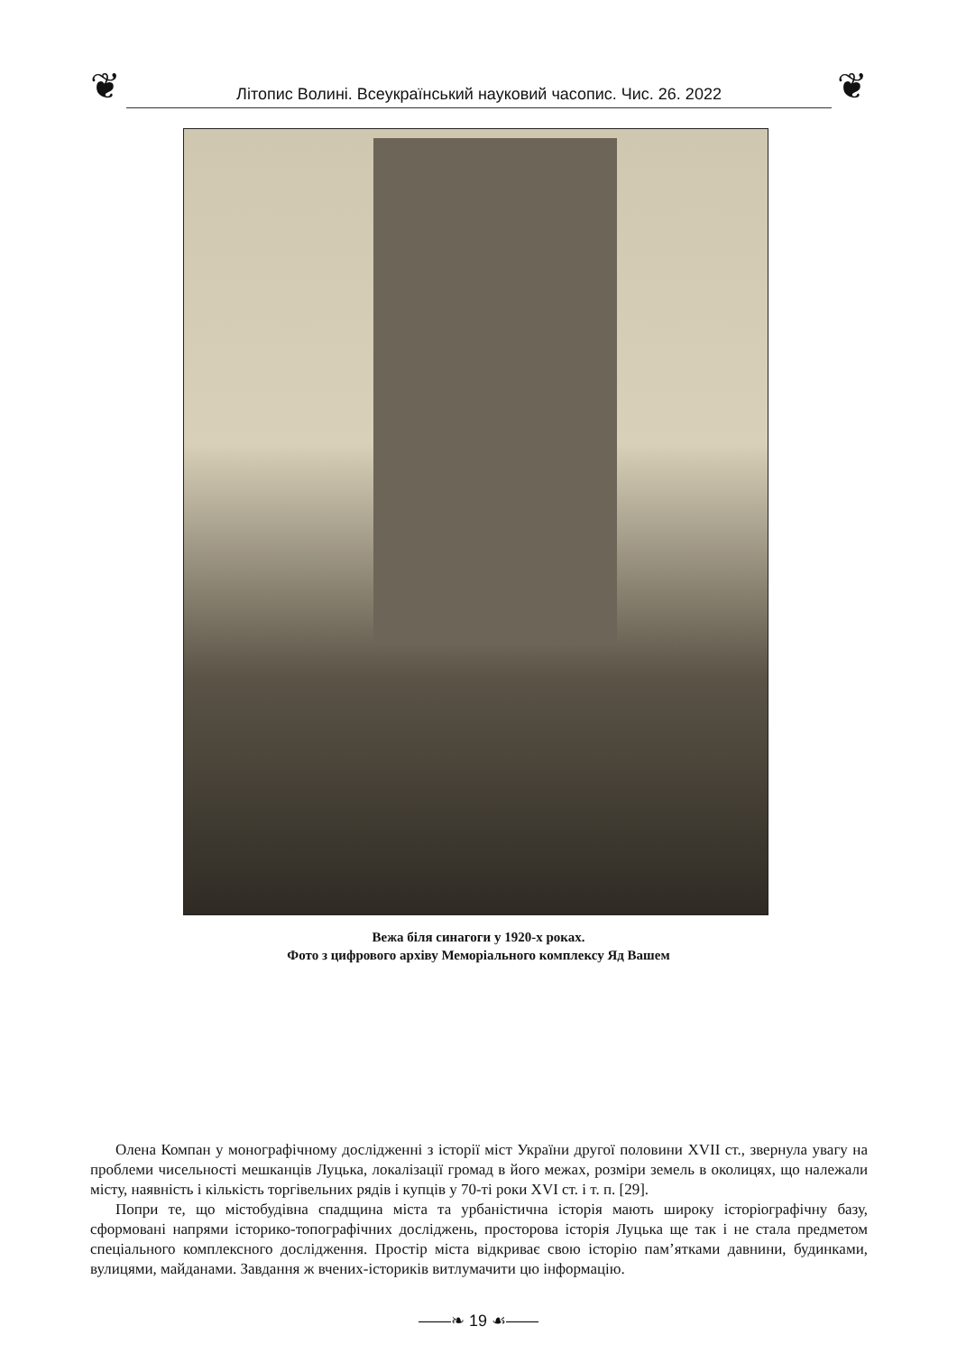❦
Літопис Волині. Всеукраїнський науковий часопис. Чис. 26. 2022
❦
Вежа біля синагоги у 1920-х роках.
Фото з цифрового архіву Меморіального комплексу Яд Вашем
Олена Компан у монографічному дослідженні з історії міст України другої половини XVII ст., звернула увагу на проблеми чисельності мешканців Луцька, локалізації громад в його межах, розміри земель в околицях, що належали місту, наявність і кількість торгівельних рядів і купців у 70-ті роки XVI ст. і т. п. [29].
Попри те, що містобудівна спадщина міста та урбаністична історія мають широку історіографічну базу, сформовані напрями історико-топографічних досліджень, просторова історія Луцька ще так і не стала предметом спеціального комплексного дослідження. Простір міста відкриває свою історію пам’ятками давнини, будинками, вулицями, майданами. Завдання ж вчених-істориків витлумачити цю інформацію.
——❧ 19 ☙——